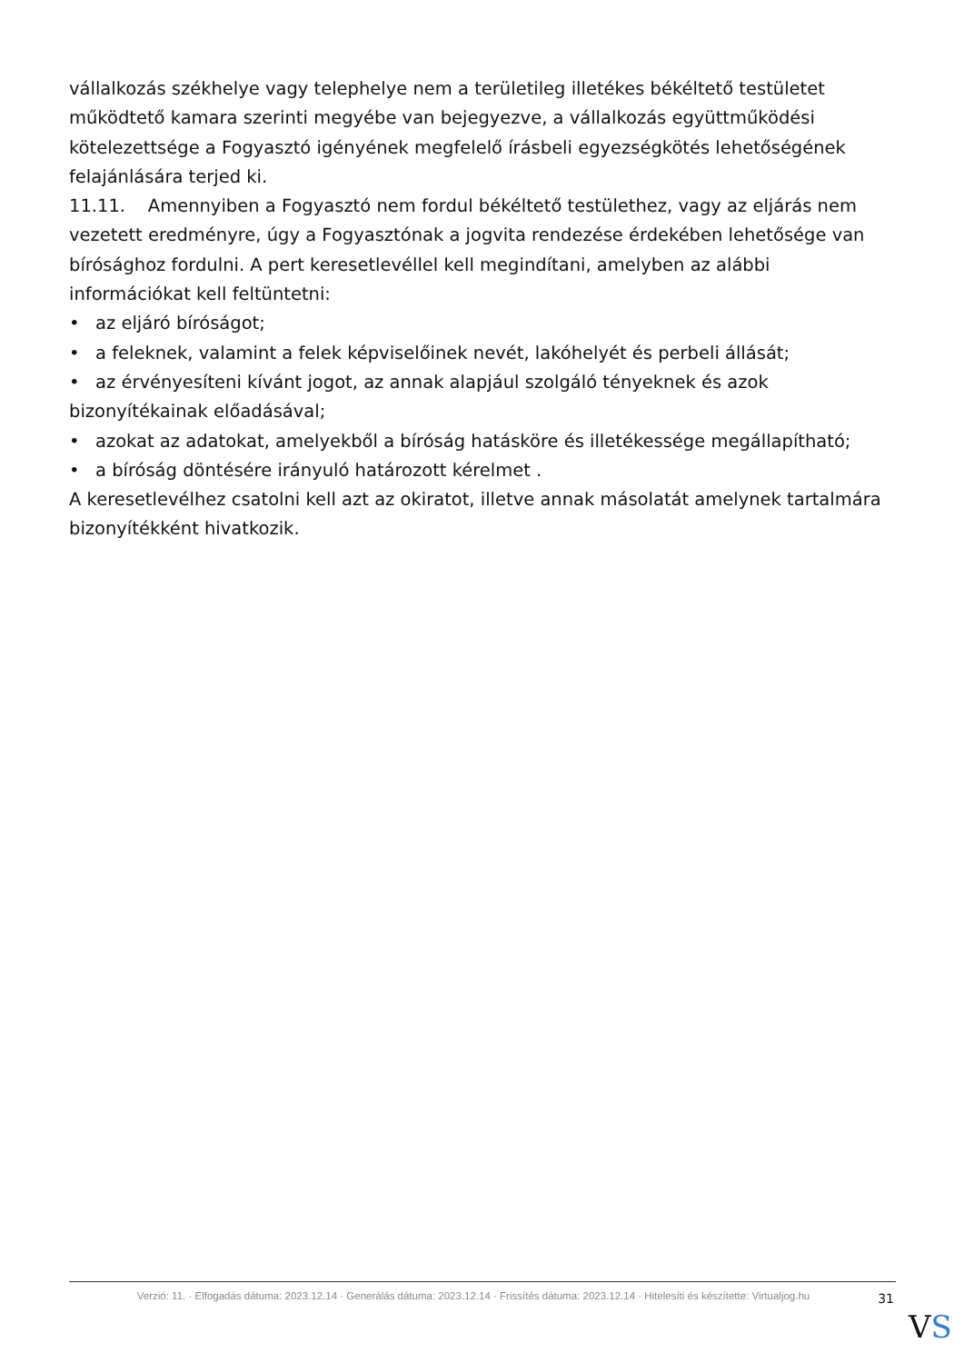vállalkozás székhelye vagy telephelye nem a területileg illetékes békéltető testületet működtető kamara szerinti megyébe van bejegyezve, a vállalkozás együttműködési kötelezettsége a Fogyasztó igényének megfelelő írásbeli egyezségkötés lehetőségének felajánlására terjed ki.
11.11. Amennyiben a Fogyasztó nem fordul békéltető testülethez, vagy az eljárás nem vezetett eredményre, úgy a Fogyasztónak a jogvita rendezése érdekében lehetősége van bírósághoz fordulni. A pert keresetlevéllel kell megindítani, amelyben az alábbi információkat kell feltüntetni:
• az eljáró bíróságot;
• a feleknek, valamint a felek képviselőinek nevét, lakóhelyét és perbeli állását;
• az érvényesíteni kívánt jogot, az annak alapjául szolgáló tényeknek és azok bizonyítékainak előadásával;
• azokat az adatokat, amelyekből a bíróság hatásköre és illetékessége megállapítható;
• a bíróság döntésére irányuló határozott kérelmet .
A keresetlevélhez csatolni kell azt az okiratot, illetve annak másolatát amelynek tartalmára bizonyítékként hivatkozik.
Verzió: 11. · Elfogadás dátuma: 2023.12.14 · Generálás dátuma: 2023.12.14 · Frissítés dátuma: 2023.12.14 · Hitelesíti és készítette: Virtualjog.hu
31
VS